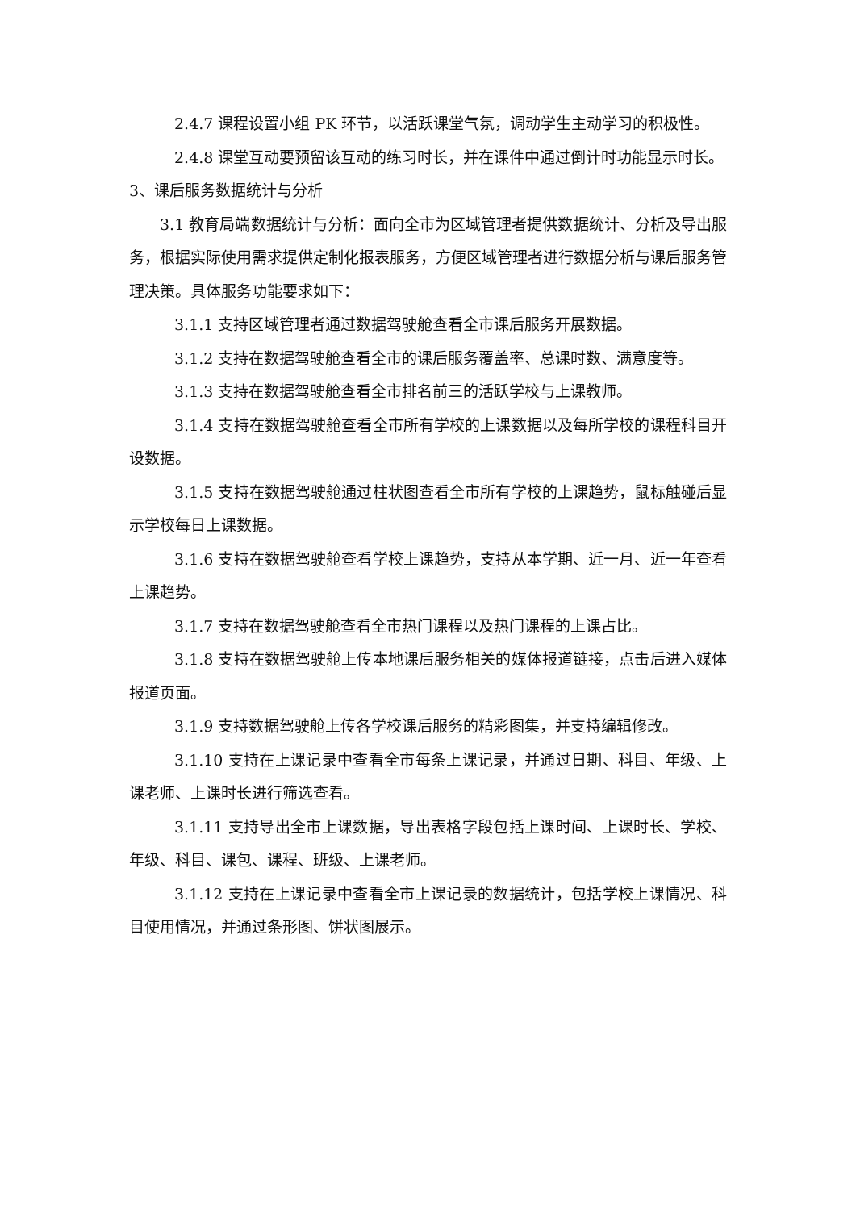2.4.7 课程设置小组 PK 环节，以活跃课堂气氛，调动学生主动学习的积极性。
2.4.8 课堂互动要预留该互动的练习时长，并在课件中通过倒计时功能显示时长。
3、课后服务数据统计与分析
3.1 教育局端数据统计与分析：面向全市为区域管理者提供数据统计、分析及导出服务，根据实际使用需求提供定制化报表服务，方便区域管理者进行数据分析与课后服务管理决策。具体服务功能要求如下：
3.1.1 支持区域管理者通过数据驾驶舱查看全市课后服务开展数据。
3.1.2 支持在数据驾驶舱查看全市的课后服务覆盖率、总课时数、满意度等。
3.1.3 支持在数据驾驶舱查看全市排名前三的活跃学校与上课教师。
3.1.4 支持在数据驾驶舱查看全市所有学校的上课数据以及每所学校的课程科目开设数据。
3.1.5 支持在数据驾驶舱通过柱状图查看全市所有学校的上课趋势，鼠标触碰后显示学校每日上课数据。
3.1.6 支持在数据驾驶舱查看学校上课趋势，支持从本学期、近一月、近一年查看上课趋势。
3.1.7 支持在数据驾驶舱查看全市热门课程以及热门课程的上课占比。
3.1.8 支持在数据驾驶舱上传本地课后服务相关的媒体报道链接，点击后进入媒体报道页面。
3.1.9 支持数据驾驶舱上传各学校课后服务的精彩图集，并支持编辑修改。
3.1.10 支持在上课记录中查看全市每条上课记录，并通过日期、科目、年级、上课老师、上课时长进行筛选查看。
3.1.11 支持导出全市上课数据，导出表格字段包括上课时间、上课时长、学校、年级、科目、课包、课程、班级、上课老师。
3.1.12 支持在上课记录中查看全市上课记录的数据统计，包括学校上课情况、科目使用情况，并通过条形图、饼状图展示。